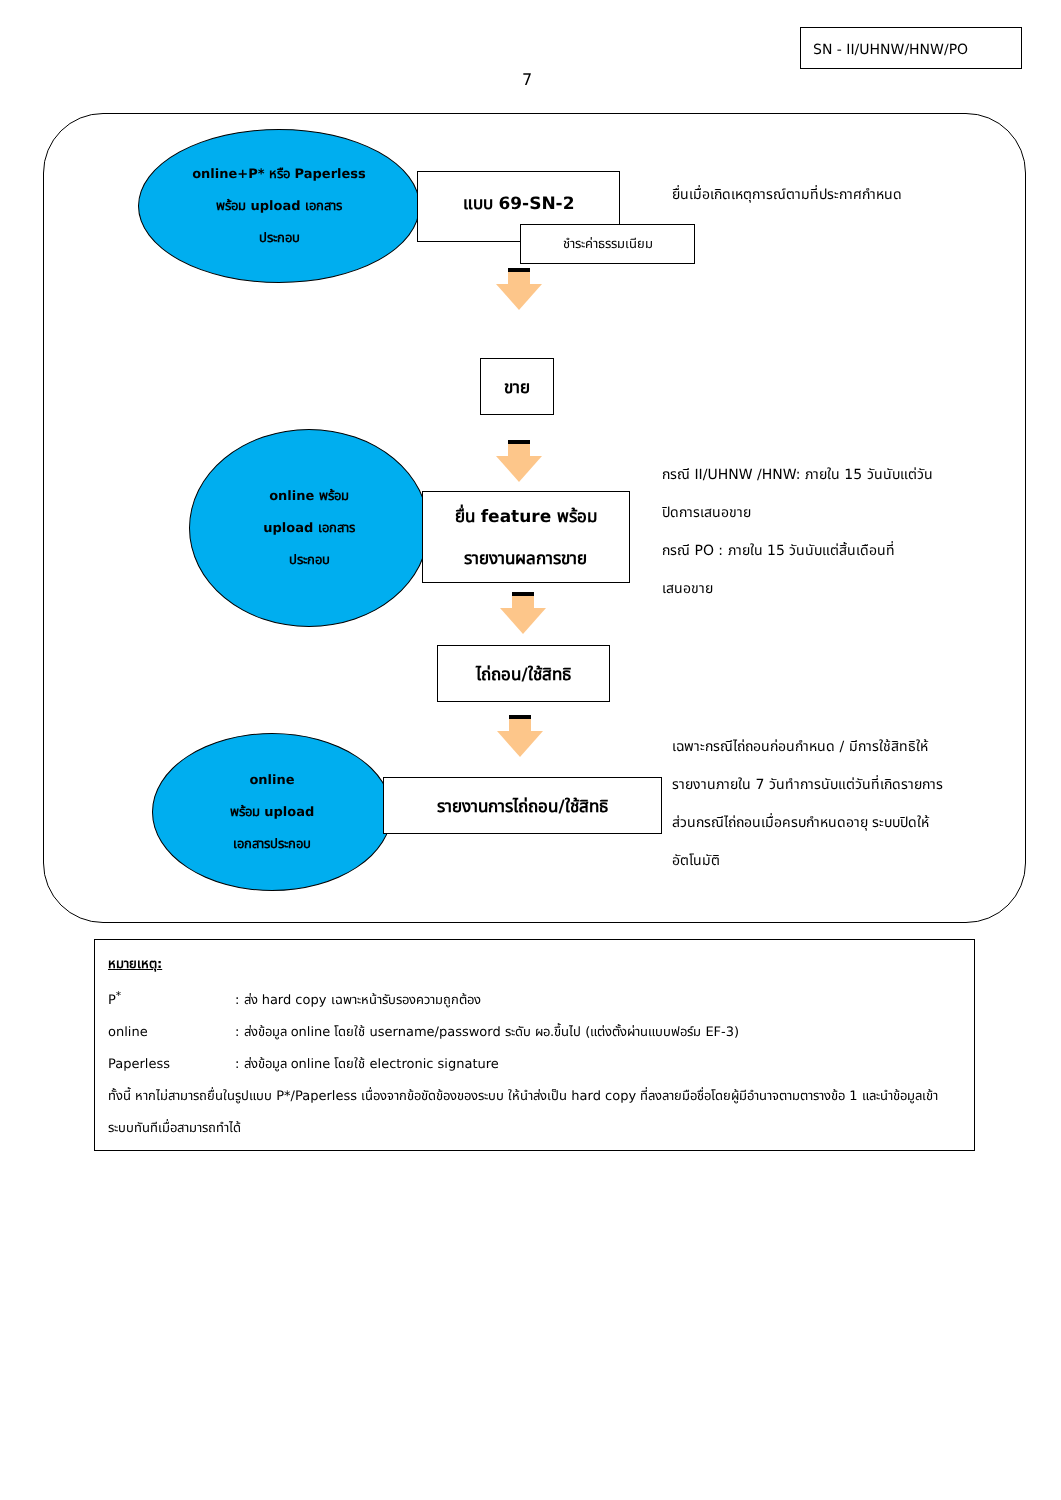SN - II/UHNW/HNW/PO
7
online+P* หรือ Paperless
พร้อม upload เอกสาร
ประกอบ
แบบ 69-SN-2
ชำระค่าธรรมเนียม
ยื่นเมื่อเกิดเหตุการณ์ตามที่ประกาศกำหนด
ขาย
online พร้อม
upload เอกสาร
ประกอบ
ยื่น feature พร้อม
รายงานผลการขาย
กรณี II/UHNW /HNW: ภายใน 15 วันนับแต่วัน
ปิดการเสนอขาย
กรณี PO : ภายใน 15 วันนับแต่สิ้นเดือนที่
เสนอขาย
ไถ่ถอน/ใช้สิทธิ
online
พร้อม upload
เอกสารประกอบ
รายงานการไถ่ถอน/ใช้สิทธิ
เฉพาะกรณีไถ่ถอนก่อนกำหนด / มีการใช้สิทธิให้
รายงานภายใน 7 วันทำการนับแต่วันที่เกิดรายการ
ส่วนกรณีไถ่ถอนเมื่อครบกำหนดอายุ ระบบปิดให้
อัตโนมัติ
หมายเหตุ:
P<sup>*</sup>: ส่ง hard copy เฉพาะหน้ารับรองความถูกต้อง
online: ส่งข้อมูล online โดยใช้ username/password ระดับ ผอ.ขึ้นไป (แต่งตั้งผ่านแบบฟอร์ม EF-3)
Paperless: ส่งข้อมูล online โดยใช้ electronic signature
ทั้งนี้ หากไม่สามารถยื่นในรูปแบบ P*/Paperless เนื่องจากข้อขัดข้องของระบบ ให้นำส่งเป็น hard copy ที่ลงลายมือชื่อโดยผู้มีอำนาจตามตารางข้อ 1 และนำข้อมูลเข้าระบบทันทีเมื่อสามารถทำได้